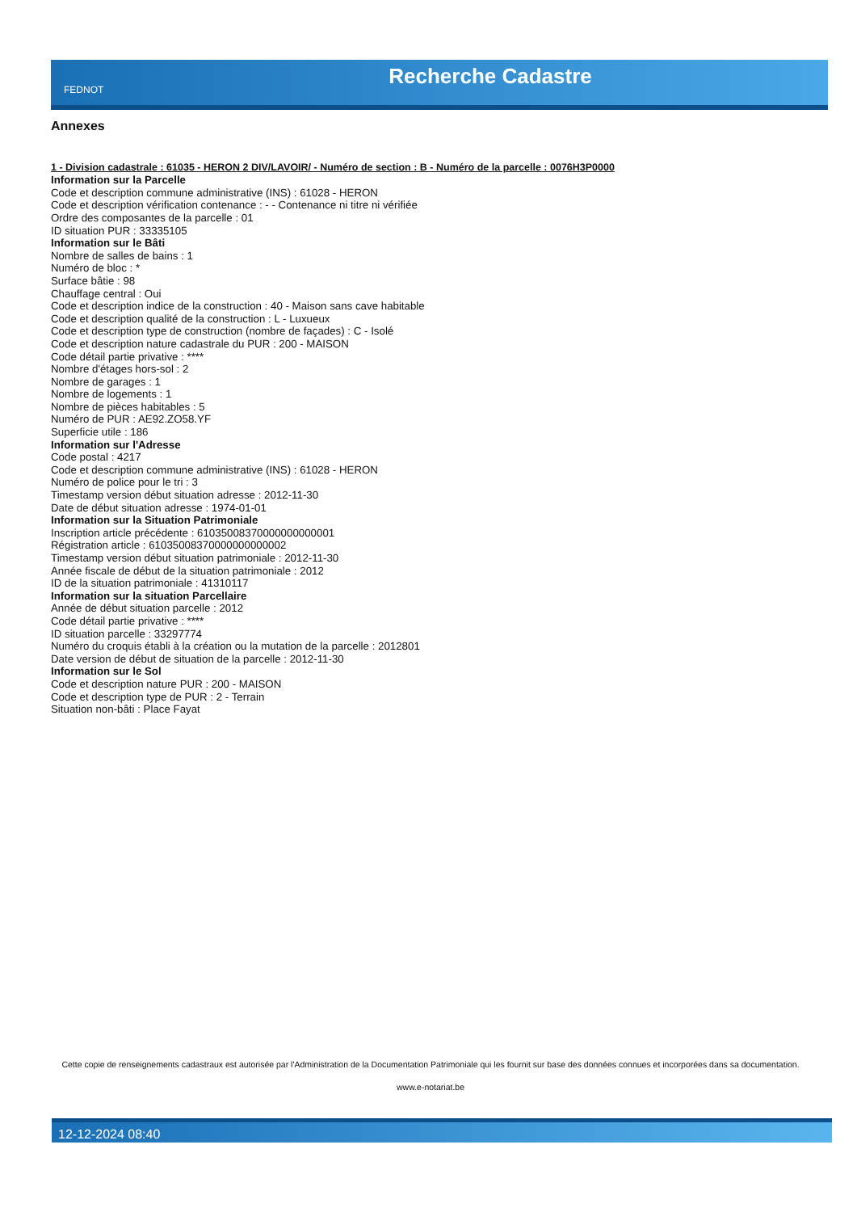FEDNOT
Recherche Cadastre
Annexes
1 - Division cadastrale : 61035 - HERON 2 DIV/LAVOIR/ - Numéro de section : B - Numéro de la parcelle : 0076H3P0000
Information sur la Parcelle
Code et description commune administrative (INS) : 61028 - HERON
Code et description vérification contenance : - - Contenance ni titre ni vérifiée
Ordre des composantes de la parcelle : 01
ID situation PUR : 33335105
Information sur le Bâti
Nombre de salles de bains : 1
Numéro de bloc : *
Surface bâtie : 98
Chauffage central : Oui
Code et description indice de la construction : 40 - Maison sans cave habitable
Code et description qualité de la construction : L - Luxueux
Code et description type de construction (nombre de façades) : C - Isolé
Code et description nature cadastrale du PUR : 200 - MAISON
Code détail partie privative : ****
Nombre d'étages hors-sol : 2
Nombre de garages : 1
Nombre de logements : 1
Nombre de pièces habitables : 5
Numéro de PUR : AE92.ZO58.YF
Superficie utile : 186
Information sur l'Adresse
Code postal : 4217
Code et description commune administrative (INS) : 61028 - HERON
Numéro de police pour le tri : 3
Timestamp version début situation adresse : 2012-11-30
Date de début situation adresse : 1974-01-01
Information sur la Situation Patrimoniale
Inscription article précédente : 61035008370000000000001
Régistration article : 61035008370000000000002
Timestamp version début situation patrimoniale : 2012-11-30
Année fiscale de début de la situation patrimoniale : 2012
ID de la situation patrimoniale : 41310117
Information sur la situation Parcellaire
Année de début situation parcelle : 2012
Code détail partie privative : ****
ID situation parcelle : 33297774
Numéro du croquis établi à la création ou la mutation de la parcelle : 2012801
Date version de début de situation de la parcelle : 2012-11-30
Information sur le Sol
Code et description nature PUR : 200 - MAISON
Code et description type de PUR : 2 - Terrain
Situation non-bâti : Place Fayat
Cette copie de renseignements cadastraux est autorisée par l'Administration de la Documentation Patrimoniale qui les fournit sur base des données connues et incorporées dans sa documentation.
www.e-notariat.be
12-12-2024 08:40